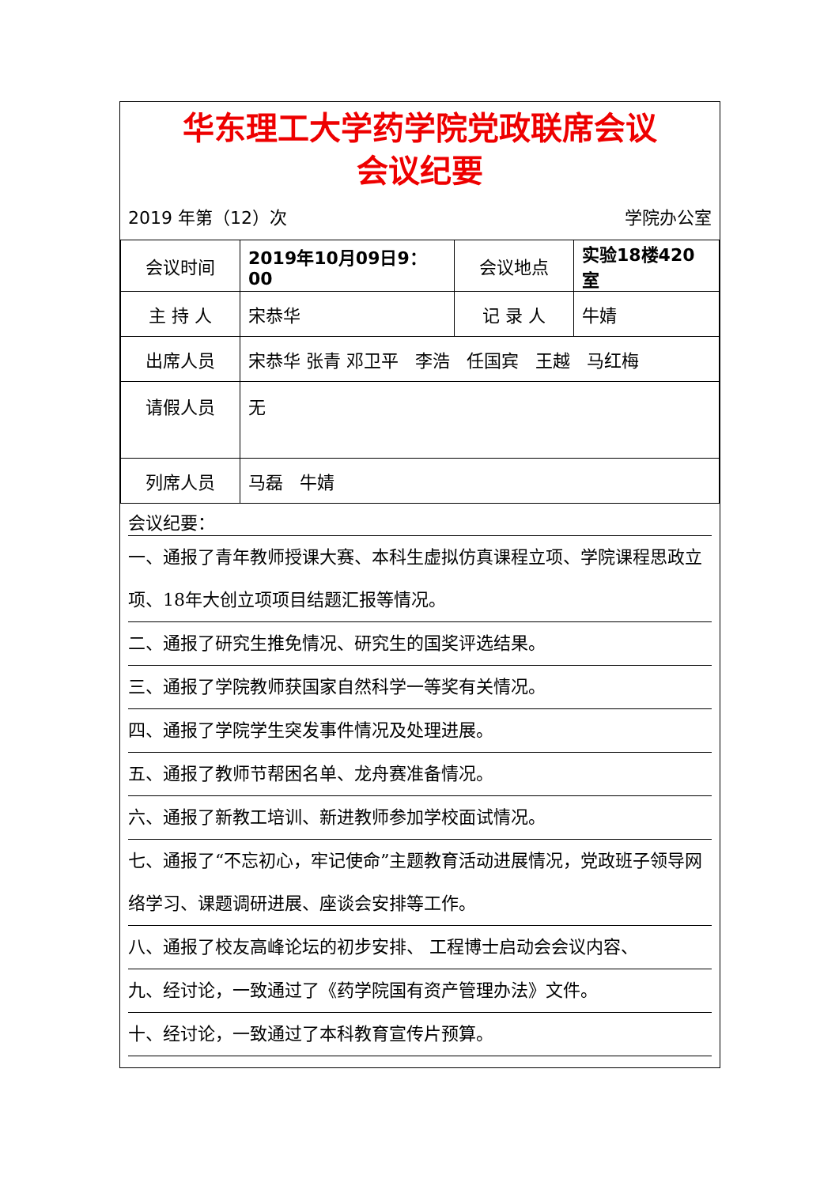华东理工大学药学院党政联席会议
会议纪要
2019 年第（12）次 学院办公室
| 会议时间 | 2019年10月09日9：00 | 会议地点 | 实验18楼420室 |
| 主 持 人 | 宋恭华 | 记 录 人 | 牛婧 |
| 出席人员 | 宋恭华 张青 邓卫平 李浩 任国宾 王越 马红梅 | | |
| 请假人员 | 无 | | |
| 列席人员 | 马磊 牛婧 | | |
会议纪要：
一、通报了青年教师授课大赛、本科生虚拟仿真课程立项、学院课程思政立项、18年大创立项项目结题汇报等情况。
二、通报了研究生推免情况、研究生的国奖评选结果。
三、通报了学院教师获国家自然科学一等奖有关情况。
四、通报了学院学生突发事件情况及处理进展。
五、通报了教师节帮困名单、龙舟赛准备情况。
六、通报了新教工培训、新进教师参加学校面试情况。
七、通报了“不忘初心，牢记使命”主题教育活动进展情况，党政班子领导网络学习、课题调研进展、座谈会安排等工作。
八、通报了校友高峰论坛的初步安排、 工程博士启动会会议内容、
九、经讨论，一致通过了《药学院国有资产管理办法》文件。
十、经讨论，一致通过了本科教育宣传片预算。